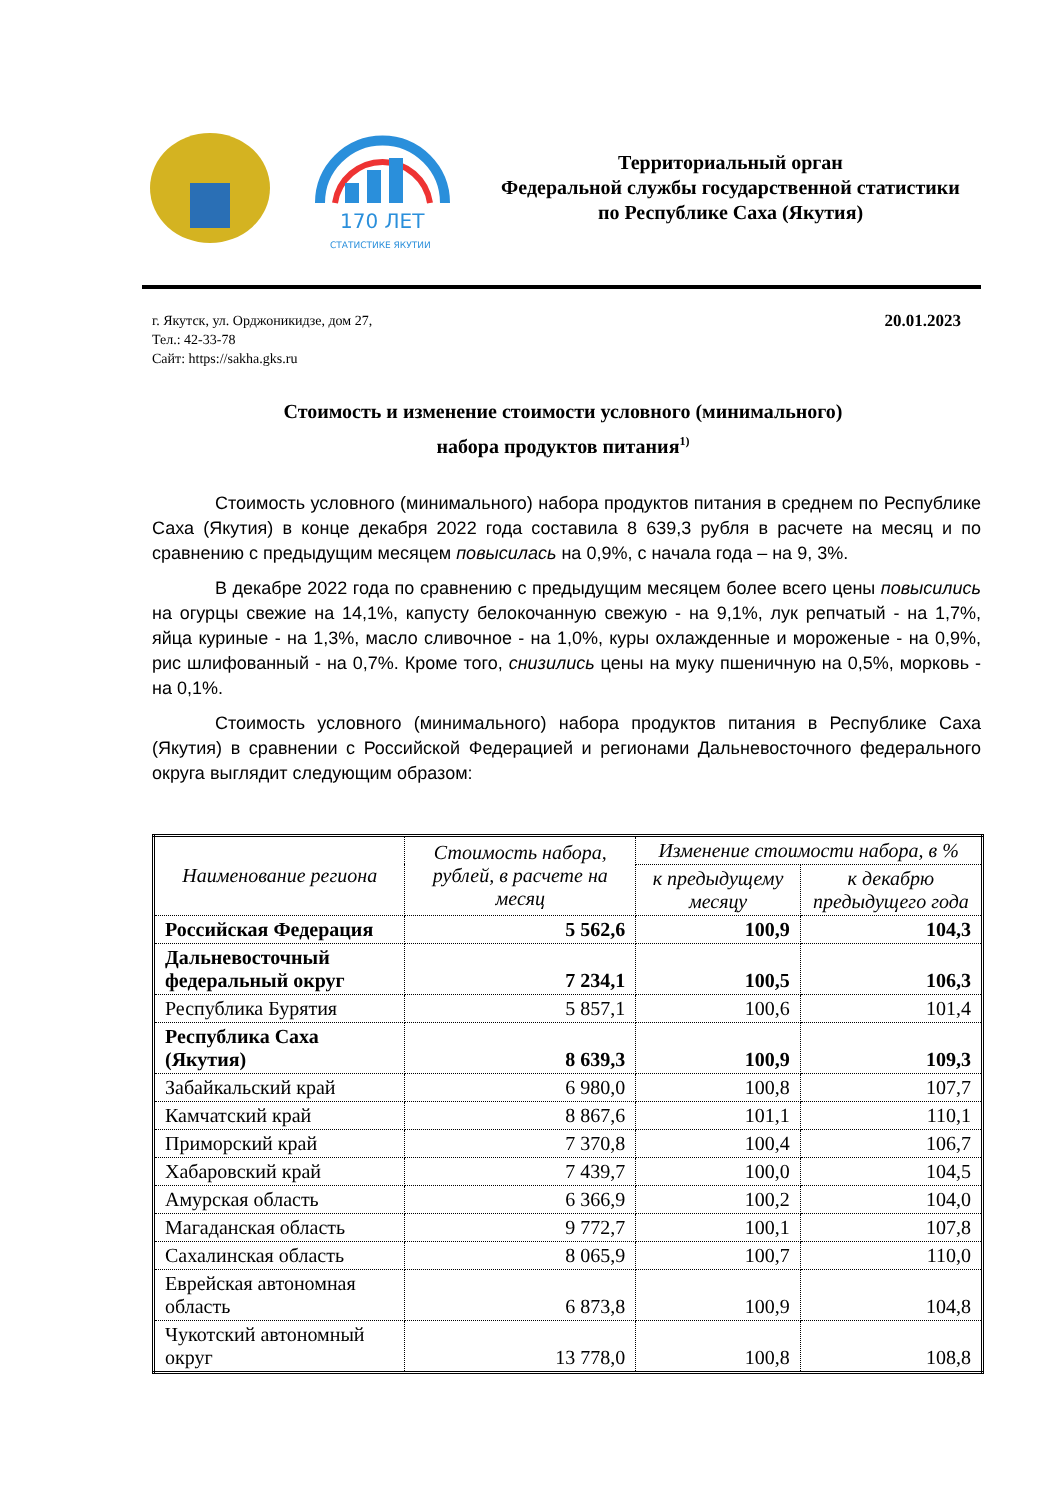170 ЛЕТ
СТАТИСТИКЕ ЯКУТИИ
Территориальный орган
Федеральной службы государственной статистики
по Республике Саха (Якутия)
г. Якутск, ул. Орджоникидзе, дом 27,
Тел.: 42-33-78
Сайт: https://sakha.gks.ru
20.01.2023
Стоимость и изменение стоимости условного (минимального)
набора продуктов питания<sup>1)</sup>
Стоимость условного (минимального) набора продуктов питания в среднем по Республике Саха (Якутия) в конце декабря 2022 года составила 8 639,3 рубля в расчете на месяц и по сравнению с предыдущим месяцем повысилась на 0,9%, с начала года – на 9, 3%.
В декабре 2022 года по сравнению с предыдущим месяцем более всего цены повысились на огурцы свежие на 14,1%, капусту белокочанную свежую - на 9,1%, лук репчатый - на 1,7%, яйца куриные - на 1,3%, масло сливочное - на 1,0%, куры охлажденные и мороженые - на 0,9%, рис шлифованный - на 0,7%. Кроме того, снизились цены на муку пшеничную на 0,5%, морковь - на 0,1%.
Стоимость условного (минимального) набора продуктов питания в Республике Саха (Якутия) в сравнении с Российской Федерацией и регионами Дальневосточного федерального округа выглядит следующим образом:
| Наименование региона | Стоимость набора, рублей, в расчете на месяц | Изменение стоимости набора, в % | |
| --- | --- | --- | --- |
| | | к предыдущему месяцу | к декабрю предыдущего года |
| Российская Федерация | 5 562,6 | 100,9 | 104,3 |
| Дальневосточный федеральный округ | 7 234,1 | 100,5 | 106,3 |
| Республика Бурятия | 5 857,1 | 100,6 | 101,4 |
| Республика Саха (Якутия) | 8 639,3 | 100,9 | 109,3 |
| Забайкальский край | 6 980,0 | 100,8 | 107,7 |
| Камчатский край | 8 867,6 | 101,1 | 110,1 |
| Приморский край | 7 370,8 | 100,4 | 106,7 |
| Хабаровский край | 7 439,7 | 100,0 | 104,5 |
| Амурская область | 6 366,9 | 100,2 | 104,0 |
| Магаданская область | 9 772,7 | 100,1 | 107,8 |
| Сахалинская область | 8 065,9 | 100,7 | 110,0 |
| Еврейская автономная область | 6 873,8 | 100,9 | 104,8 |
| Чукотский автономный округ | 13 778,0 | 100,8 | 108,8 |